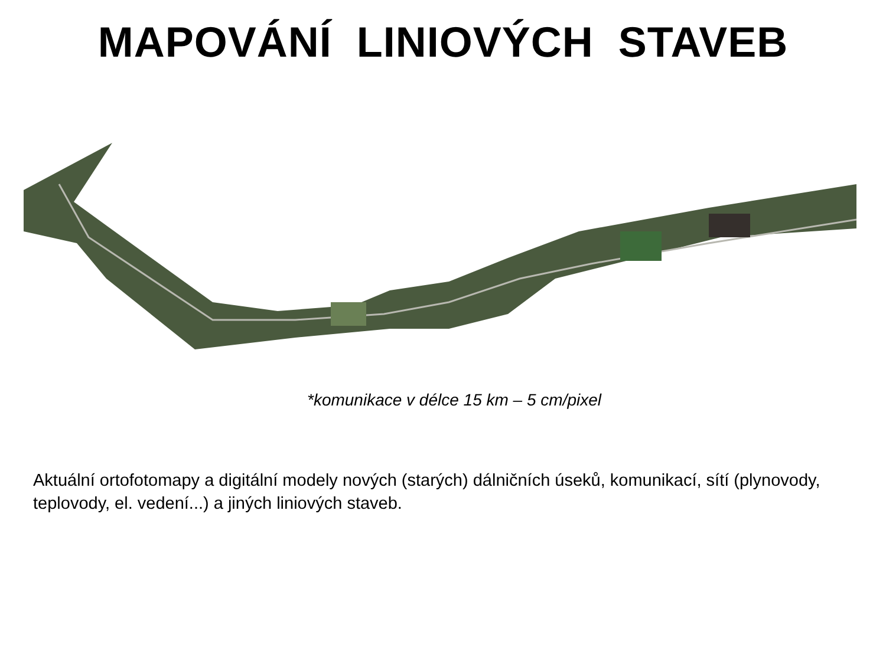MAPOVÁNÍ LINIOVÝCH STAVEB
*komunikace v délce 15 km – 5 cm/pixel
Aktuální ortofotomapy a digitální modely nových (starých) dálničních úseků, komunikací, sítí (plynovody, teplovody, el. vedení...) a jiných liniových staveb.